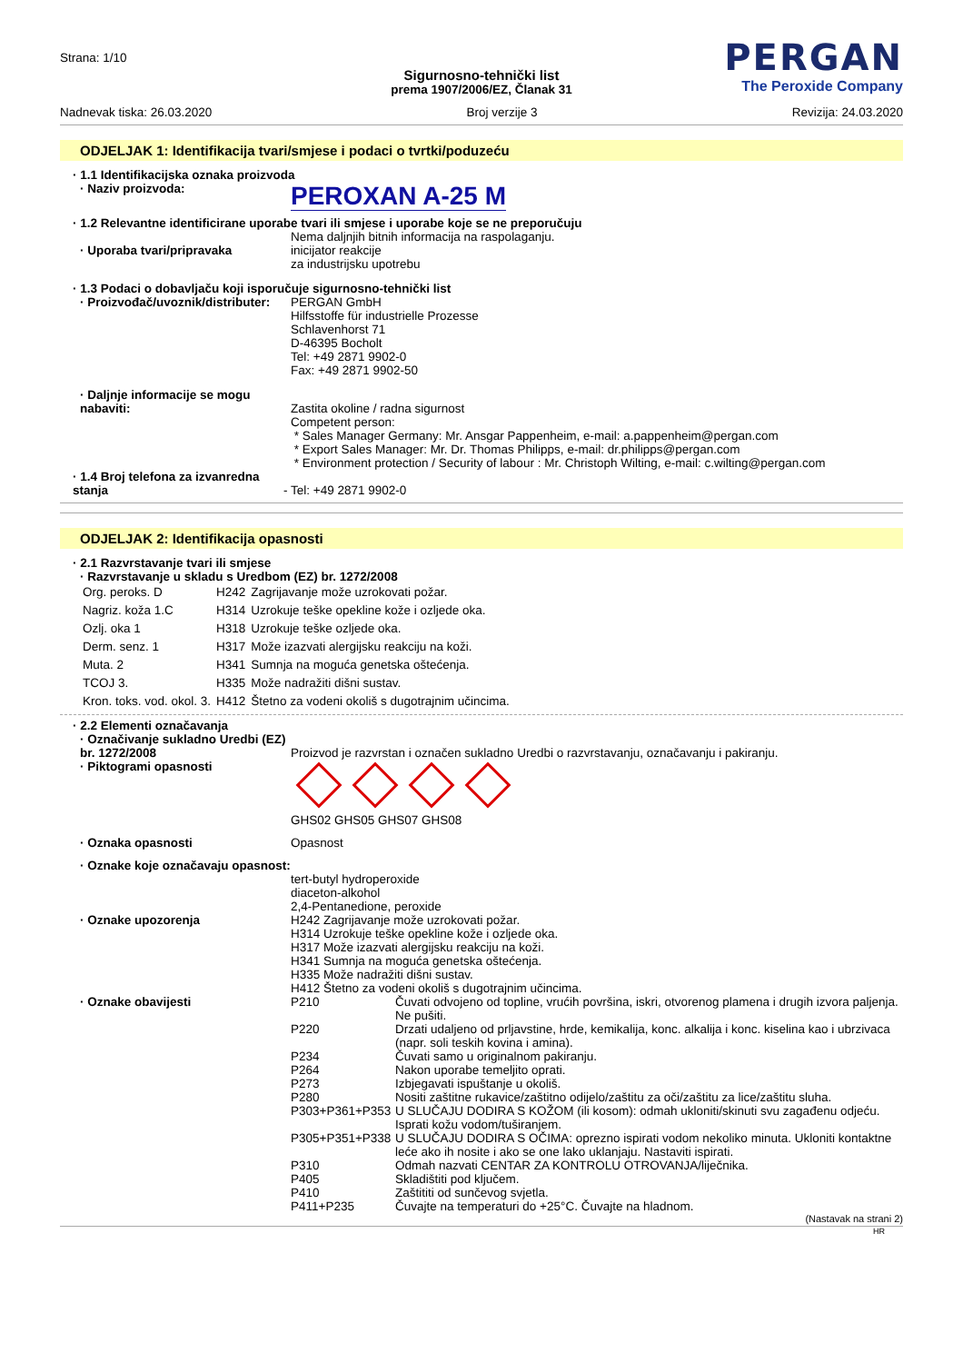Strana: 1/10
PERGAN
The Peroxide Company
Sigurnosno-tehnički list
prema 1907/2006/EZ, Članak 31
Nadnevak tiska: 26.03.2020 Broj verzije 3 Revizija: 24.03.2020
ODJELJAK 1: Identifikacija tvari/smjese i podaci o tvrtki/poduzeću
· 1.1 Identifikacijska oznaka proizvoda
· Naziv proizvoda:
PEROXAN A-25 M
· 1.2 Relevantne identificirane uporabe tvari ili smjese i uporabe koje se ne preporučuju
· Uporaba tvari/pripravaka Nema daljnjih bitnih informacija na raspolaganju.
inicijator reakcije
za industrijsku upotrebu
· 1.3 Podaci o dobavljaču koji isporučuje sigurnosno-tehnički list
· Proizvođač/uvoznik/distributer:
PERGAN GmbH
Hilfsstoffe für industrielle Prozesse
Schlavenhorst 71
D-46395 Bocholt
Tel: +49 2871 9902-0
Fax: +49 2871 9902-50
· Daljnje informacije se mogu nabaviti:
Zastita okoline / radna sigurnost
Competent person:
* Sales Manager Germany: Mr. Ansgar Pappenheim, e-mail: a.pappenheim@pergan.com
* Export Sales Manager: Mr. Dr. Thomas Philipps, e-mail: dr.philipps@pergan.com
* Environment protection / Security of labour : Mr. Christoph Wilting, e-mail: c.wilting@pergan.com
· 1.4 Broj telefona za izvanredna stanja
- Tel: +49 2871 9902-0
ODJELJAK 2: Identifikacija opasnosti
· 2.1 Razvrstavanje tvari ili smjese
· Razvrstavanje u skladu s Uredbom (EZ) br. 1272/2008
| Org. peroks. D | H242 | Zagrijavanje može uzrokovati požar. |
| Nagriz. koža 1.C | H314 | Uzrokuje teške opekline kože i ozljede oka. |
| Ozlj. oka 1 | H318 | Uzrokuje teške ozljede oka. |
| Derm. senz. 1 | H317 | Može izazvati alergijsku reakciju na koži. |
| Muta. 2 | H341 | Sumnja na moguća genetska oštećenja. |
| TCOJ 3. | H335 | Može nadražiti dišni sustav. |
| Kron. toks. vod. okol. 3. | H412 | Štetno za vodeni okoliš s dugotrajnim učincima. |
· 2.2 Elementi označavanja
· Označivanje sukladno Uredbi (EZ) br. 1272/2008
Proizvod je razvrstan i označen sukladno Uredbi o razvrstavanju, označavanju i pakiranju.
· Piktogrami opasnosti
GHS02 GHS05 GHS07 GHS08
· Oznaka opasnosti Opasnost
· Oznake koje označavaju opasnost:
tert-butyl hydroperoxide
diaceton-alkohol
2,4-Pentanedione, peroxide
· Oznake upozorenja H242 Zagrijavanje može uzrokovati požar.
H314 Uzrokuje teške opekline kože i ozljede oka.
H317 Može izazvati alergijsku reakciju na koži.
H341 Sumnja na moguća genetska oštećenja.
H335 Može nadražiti dišni sustav.
H412 Štetno za vodeni okoliš s dugotrajnim učincima.
· Oznake obavijesti
| P210 | Čuvati odvojeno od topline, vrućih površina, iskri, otvorenog plamena i drugih izvora paljenja. Ne pušiti. |
| P220 | Drzati udaljeno od prljavstine, hrde, kemikalija, konc. alkalija i konc. kiselina kao i ubrzivaca (napr. soli teskih kovina i amina). |
| P234 | Čuvati samo u originalnom pakiranju. |
| P264 | Nakon uporabe temeljito oprati. |
| P273 | Izbjegavati ispuštanje u okoliš. |
| P280 | Nositi zaštitne rukavice/zaštitno odijelo/zaštitu za oči/zaštitu za lice/zaštitu sluha. |
| P303+P361+P353 | U SLUČAJU DODIRA S KOŽOM (ili kosom): odmah ukloniti/skinuti svu zagađenu odjeću. Isprati kožu vodom/tuširanjem. |
| P305+P351+P338 | U SLUČAJU DODIRA S OČIMA: oprezno ispirati vodom nekoliko minuta. Ukloniti kontaktne leće ako ih nosite i ako se one lako uklanjaju. Nastaviti ispirati. |
| P310 | Odmah nazvati CENTAR ZA KONTROLU OTROVANJA/liječnika. |
| P405 | Skladištiti pod ključem. |
| P410 | Zaštititi od sunčevog svjetla. |
| P411+P235 | Čuvajte na temperaturi do +25°C. Čuvajte na hladnom. |
(Nastavak na strani 2)
HR